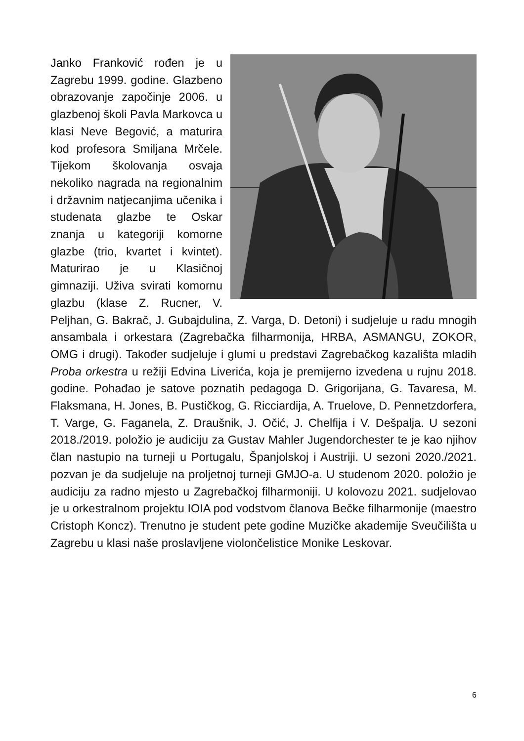Janko Franković rođen je u Zagrebu 1999. godine. Glazbeno obrazovanje započinje 2006. u glazbenoj školi Pavla Markovca u klasi Neve Begović, a maturira kod profesora Smiljana Mrčele. Tijekom školovanja osvaja nekoliko nagrada na regionalnim i državnim natjecanjima učenika i studenata glazbe te Oskar znanja u kategoriji komorne glazbe (trio, kvartet i kvintet). Maturirao je u Klasičnoj gimnaziji. Uživa svirati komornu glazbu (klase Z. Rucner, V. Peljhan, G. Bakrač, J. Gubajdulina, Z. Varga, D. Detoni) i sudjeluje u radu mnogih ansambala i orkestara (Zagrebačka filharmonija, HRBA, ASMANGU, ZOKOR, OMG i drugi). Također sudjeluje i glumi u predstavi Zagrebačkog kazališta mladih Proba orkestra u režiji Edvina Liverića, koja je premijerno izvedena u rujnu 2018. godine. Pohađao je satove poznatih pedagoga D. Grigorijana, G. Tavaresa, M. Flaksmana, H. Jones, B. Pustičkog, G. Ricciardija, A. Truelove, D. Pennetzdorfera, T. Varge, G. Faganela, Z. Draušnik, J. Očić, J. Chelfija i V. Dešpalja. U sezoni 2018./2019. položio je audiciju za Gustav Mahler Jugendorchester te je kao njihov član nastupio na turneji u Portugalu, Španjolskoj i Austriji. U sezoni 2020./2021. pozvan je da sudjeluje na proljetnoj turneji GMJO-a. U studenom 2020. položio je audiciju za radno mjesto u Zagrebačkoj filharmoniji. U kolovozu 2021. sudjelovao je u orkestralnom projektu IOIA pod vodstvom članova Bečke filharmonije (maestro Cristoph Koncz). Trenutno je student pete godine Muzičke akademije Sveučilišta u Zagrebu u klasi naše proslavljene violončelistice Monike Leskovar.
6